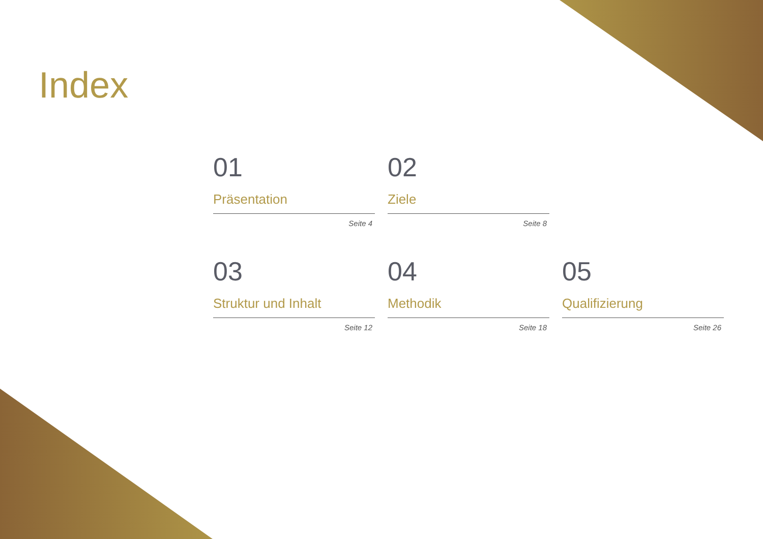Index
01
Präsentation
Seite 4
02
Ziele
Seite 8
03
Struktur und Inhalt
Seite 12
04
Methodik
Seite 18
05
Qualifizierung
Seite 26